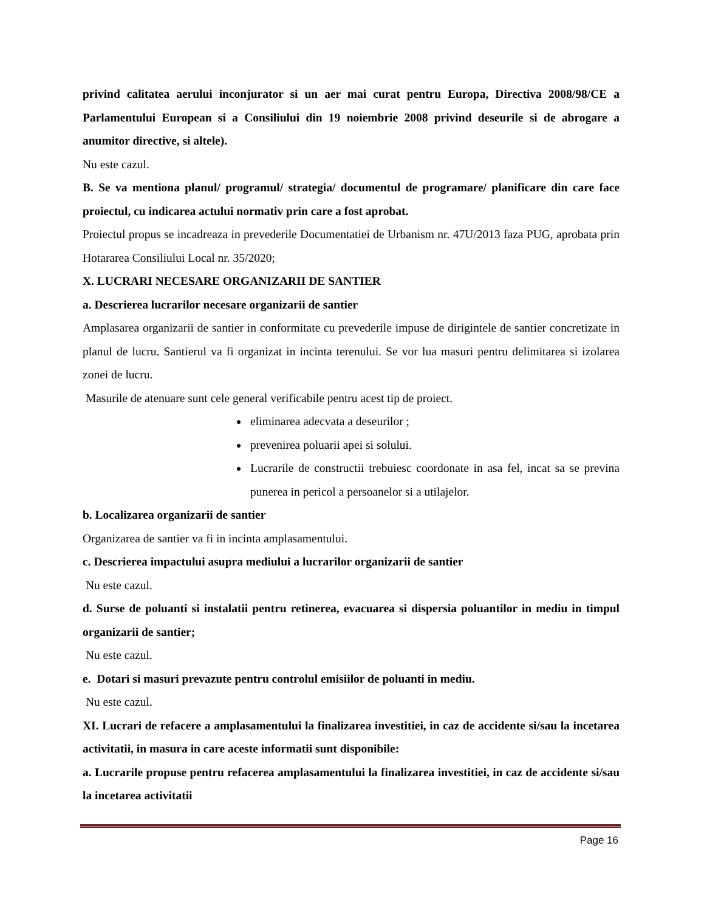privind calitatea aerului inconjurator si un aer mai curat pentru Europa, Directiva 2008/98/CE a Parlamentului European si a Consiliului din 19 noiembrie 2008 privind deseurile si de abrogare a anumitor directive, si altele).
Nu este cazul.
B. Se va mentiona planul/ programul/ strategia/ documentul de programare/ planificare din care face proiectul, cu indicarea actului normativ prin care a fost aprobat.
Proiectul propus se incadreaza in prevederile Documentatiei de Urbanism nr. 47U/2013 faza PUG, aprobata prin Hotararea Consiliului Local nr. 35/2020;
X. LUCRARI NECESARE ORGANIZARII DE SANTIER
a. Descrierea lucrarilor necesare organizarii de santier
Amplasarea organizarii de santier in conformitate cu prevederile impuse de dirigintele de santier concretizate in planul de lucru. Santierul va fi organizat in incinta terenului. Se vor lua masuri pentru delimitarea si izolarea zonei de lucru.
Masurile de atenuare sunt cele general verificabile pentru acest tip de proiect.
eliminarea adecvata a deseurilor ;
prevenirea poluarii apei si solului.
Lucrarile de constructii trebuiesc coordonate in asa fel, incat sa se previna punerea in pericol a persoanelor si a utilajelor.
b. Localizarea organizarii de santier
Organizarea de santier va fi in incinta amplasamentului.
c. Descrierea impactului asupra mediului a lucrarilor organizarii de santier
Nu este cazul.
d. Surse de poluanti si instalatii pentru retinerea, evacuarea si dispersia poluantilor in mediu in timpul organizarii de santier;
Nu este cazul.
e. Dotari si masuri prevazute pentru controlul emisiilor de poluanti in mediu.
Nu este cazul.
XI. Lucrari de refacere a amplasamentului la finalizarea investitiei, in caz de accidente si/sau la incetarea activitatii, in masura in care aceste informatii sunt disponibile:
a. Lucrarile propuse pentru refacerea amplasamentului la finalizarea investitiei, in caz de accidente si/sau la incetarea activitatii
Page 16